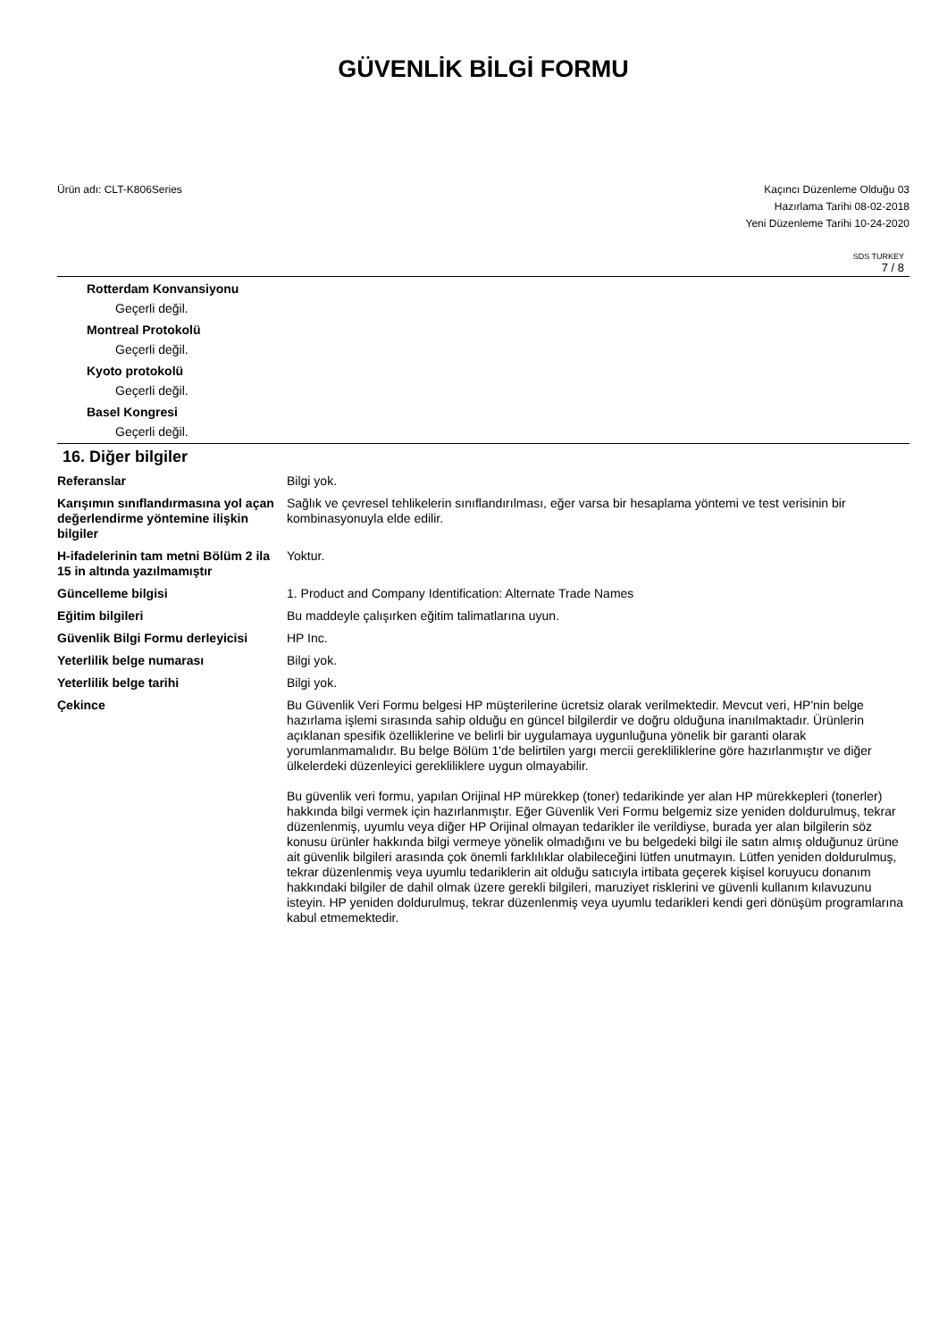GÜVENLİK BİLGİ FORMU
Ürün adı: CLT-K806Series Kaçıncı Düzenleme Olduğu 03
Hazırlama Tarihi 08-02-2018
Yeni Düzenleme Tarihi 10-24-2020
SDS TURKEY
7 / 8
Rotterdam Konvansiyonu
Geçerli değil.
Montreal Protokolü
Geçerli değil.
Kyoto protokolü
Geçerli değil.
Basel Kongresi
Geçerli değil.
16. Diğer bilgiler
Referanslar Bilgi yok.
Karışımın sınıflandırmasına yol açan değerlendirme yöntemine ilişkin bilgiler
Sağlık ve çevresel tehlikelerin sınıflandırılması, eğer varsa bir hesaplama yöntemi ve test verisinin bir kombinasyonuyla elde edilir.
H-ifadelerinin tam metni Bölüm 2 ila 15 in altında yazılmamıştır
Yoktur.
Güncelleme bilgisi 1. Product and Company Identification: Alternate Trade Names
Eğitim bilgileri Bu maddeyle çalışırken eğitim talimatlarına uyun.
Güvenlik Bilgi Formu derleyicisi
HP Inc.
Yeterlilik belge numarası Bilgi yok.
Yeterlilik belge tarihi Bilgi yok.
Çekince Bu Güvenlik Veri Formu belgesi HP müşterilerine ücretsiz olarak verilmektedir. Mevcut veri, HP'nin belge hazırlama işlemi sırasında sahip olduğu en güncel bilgilerdir ve doğru olduğuna inanılmaktadır. Ürünlerin açıklanan spesifik özelliklerine ve belirli bir uygulamaya uygunluğuna yönelik bir garanti olarak yorumlanmamalıdır. Bu belge Bölüm 1'de belirtilen yargı mercii gerekliliklerine göre hazırlanmıştır ve diğer ülkelerdeki düzenleyici gerekliliklere uygun olmayabilir.
Bu güvenlik veri formu, yapılan Orijinal HP mürekkep (toner) tedarikinde yer alan HP mürekkepleri (tonerler) hakkında bilgi vermek için hazırlanmıştır. Eğer Güvenlik Veri Formu belgemiz size yeniden doldurulmuş, tekrar düzenlenmiş, uyumlu veya diğer HP Orijinal olmayan tedarikler ile verildiyse, burada yer alan bilgilerin söz konusu ürünler hakkında bilgi vermeye yönelik olmadığını ve bu belgedeki bilgi ile satın almış olduğunuz ürüne ait güvenlik bilgileri arasında çok önemli farklılıklar olabileceğini lütfen unutmayın. Lütfen yeniden doldurulmuş, tekrar düzenlenmiş veya uyumlu tedariklerin ait olduğu satıcıyla irtibata geçerek kişisel koruyucu donanım hakkındaki bilgiler de dahil olmak üzere gerekli bilgileri, maruziyet risklerini ve güvenli kullanım kılavuzunu isteyin. HP yeniden doldurulmuş, tekrar düzenlenmiş veya uyumlu tedarikleri kendi geri dönüşüm programlarına kabul etmemektedir.